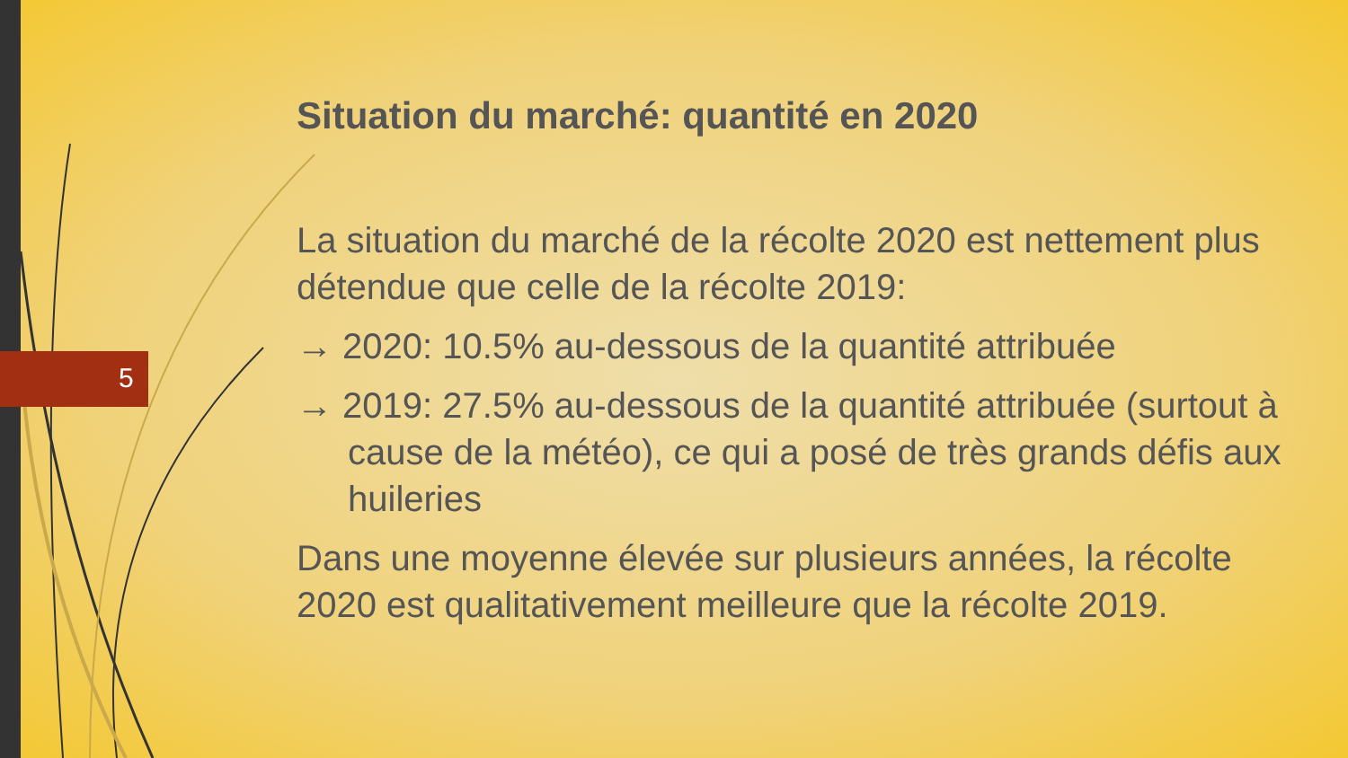5
Situation du marché: quantité en 2020
La situation du marché de la récolte 2020 est nettement plus détendue que celle de la récolte 2019:
→ 2020: 10.5% au-dessous de la quantité attribuée
→ 2019: 27.5% au-dessous de la quantité attribuée (surtout à cause de la météo), ce qui a posé de très grands défis aux huileries
Dans une moyenne élevée sur plusieurs années, la récolte 2020 est qualitativement meilleure que la récolte 2019.